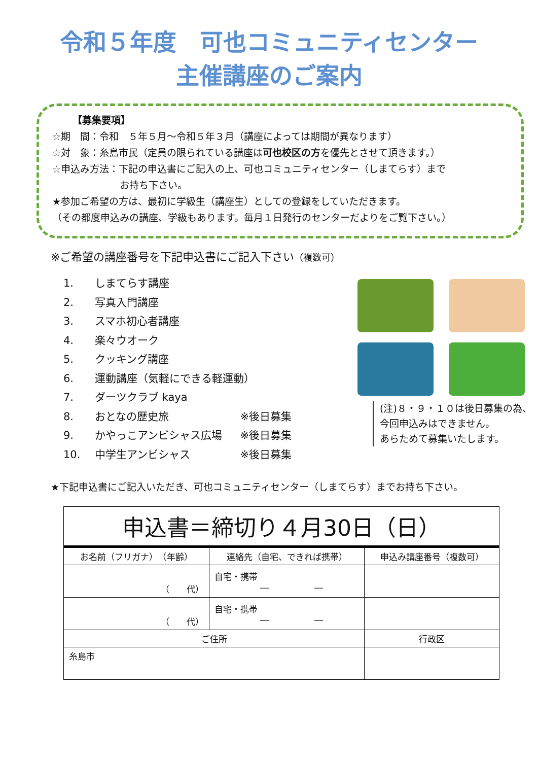令和５年度　可也コミュニティセンター
主催講座のご案内
【募集要項】
☆期　間：令和　５年５月～令和５年３月（講座によっては期間が異なります）
☆対　象：糸島市民（定員の限られている講座は可也校区の方を優先とさせて頂きます。）
☆申込み方法：下記の申込書にご記入の上、可也コミュニティセンター（しまてらす）まで
　　　　　　　お持ち下さい。
★参加ご希望の方は、最初に学級生（講座生）としての登録をしていただきます。
（その都度申込みの講座、学級もあります。毎月１日発行のセンターだよりをご覧下さい。）
※ご希望の講座番号を下記申込書にご記入下さい（複数可）
1. しまてらす講座
2. 写真入門講座
3. スマホ初心者講座
4. 楽々ウオーク
5. クッキング講座
6. 運動講座（気軽にできる軽運動）
7. ダーツクラブ kaya
8. おとなの歴史旅 ※後日募集
9. かやっこアンビシャス広場 ※後日募集
10. 中学生アンビシャス ※後日募集
(注)８・９・１０は後日募集の為、
今回申込みはできません。
あらためて募集いたします。
★下記申込書にご記入いただき、可也コミュニティセンター（しまてらす）までお持ち下さい。
| 申込書＝締切り４月30日（日） | | |
| お名前（フリガナ） （年齢） | 連絡先（自宅、できれば携帯） | 申込み講座番号（複数可） |
| （ 代） | 自宅・携帯 ― ― | |
| （ 代） | 自宅・携帯 ― ― | |
| ご住所 | | 行政区 |
| 糸島市 | | |